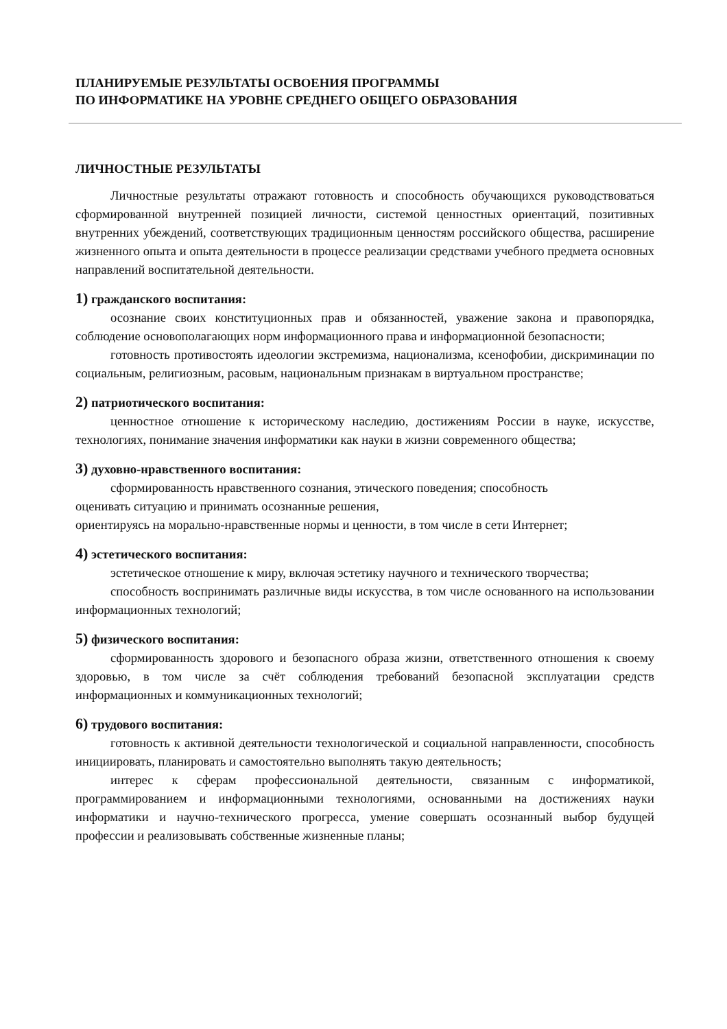ПЛАНИРУЕМЫЕ РЕЗУЛЬТАТЫ ОСВОЕНИЯ ПРОГРАММЫ
ПО ИНФОРМАТИКЕ НА УРОВНЕ СРЕДНЕГО ОБЩЕГО ОБРАЗОВАНИЯ
ЛИЧНОСТНЫЕ РЕЗУЛЬТАТЫ
Личностные результаты отражают готовность и способность обучающихся руководствоваться сформированной внутренней позицией личности, системой ценностных ориентаций, позитивных внутренних убеждений, соответствующих традиционным ценностям российского общества, расширение жизненного опыта и опыта деятельности в процессе реализации средствами учебного предмета основных направлений воспитательной деятельности.
1) гражданского воспитания:
осознание своих конституционных прав и обязанностей, уважение закона и правопорядка, соблюдение основополагающих норм информационного права и информационной безопасности;
готовность противостоять идеологии экстремизма, национализма, ксенофобии, дискриминации по социальным, религиозным, расовым, национальным признакам в виртуальном пространстве;
2) патриотического воспитания:
ценностное отношение к историческому наследию, достижениям России в науке, искусстве, технологиях, понимание значения информатики как науки в жизни современного общества;
3) духовно-нравственного воспитания:
сформированность нравственного сознания, этического поведения; способность
оценивать ситуацию и принимать осознанные решения,
ориентируясь на морально-нравственные нормы и ценности, в том числе в сети Интернет;
4) эстетического воспитания:
эстетическое отношение к миру, включая эстетику научного и технического творчества;
способность воспринимать различные виды искусства, в том числе основанного на использовании информационных технологий;
5) физического воспитания:
сформированность здорового и безопасного образа жизни, ответственного отношения к своему здоровью, в том числе за счёт соблюдения требований безопасной эксплуатации средств информационных и коммуникационных технологий;
6) трудового воспитания:
готовность к активной деятельности технологической и социальной направленности, способность инициировать, планировать и самостоятельно выполнять такую деятельность;
интерес к сферам профессиональной деятельности, связанным с информатикой, программированием и информационными технологиями, основанными на достижениях науки информатики и научно-технического прогресса, умение совершать осознанный выбор будущей профессии и реализовывать собственные жизненные планы;